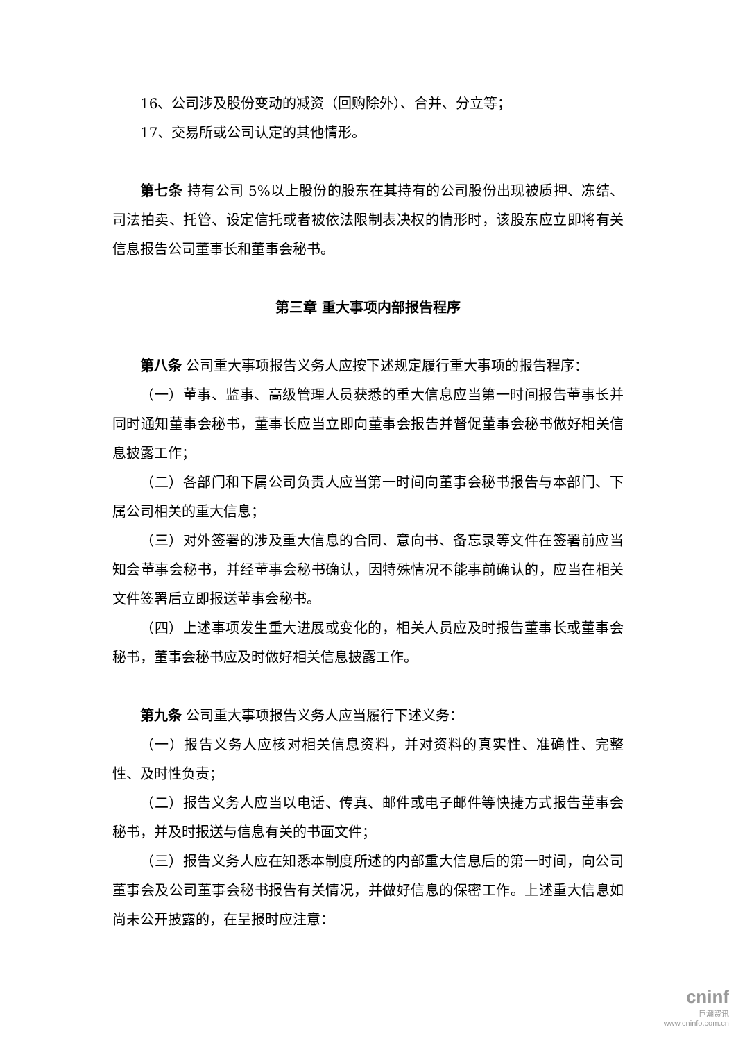16、公司涉及股份变动的减资（回购除外）、合并、分立等；
17、交易所或公司认定的其他情形。
第七条 持有公司 5%以上股份的股东在其持有的公司股份出现被质押、冻结、司法拍卖、托管、设定信托或者被依法限制表决权的情形时，该股东应立即将有关信息报告公司董事长和董事会秘书。
第三章 重大事项内部报告程序
第八条 公司重大事项报告义务人应按下述规定履行重大事项的报告程序：
（一）董事、监事、高级管理人员获悉的重大信息应当第一时间报告董事长并同时通知董事会秘书，董事长应当立即向董事会报告并督促董事会秘书做好相关信息披露工作；
（二）各部门和下属公司负责人应当第一时间向董事会秘书报告与本部门、下属公司相关的重大信息；
（三）对外签署的涉及重大信息的合同、意向书、备忘录等文件在签署前应当知会董事会秘书，并经董事会秘书确认，因特殊情况不能事前确认的，应当在相关文件签署后立即报送董事会秘书。
（四）上述事项发生重大进展或变化的，相关人员应及时报告董事长或董事会秘书，董事会秘书应及时做好相关信息披露工作。
第九条 公司重大事项报告义务人应当履行下述义务：
（一）报告义务人应核对相关信息资料，并对资料的真实性、准确性、完整性、及时性负责；
（二）报告义务人应当以电话、传真、邮件或电子邮件等快捷方式报告董事会秘书，并及时报送与信息有关的书面文件；
（三）报告义务人应在知悉本制度所述的内部重大信息后的第一时间，向公司董事会及公司董事会秘书报告有关情况，并做好信息的保密工作。上述重大信息如尚未公开披露的，在呈报时应注意：
cninf
巨潮资讯
www.cninfo.com.cn